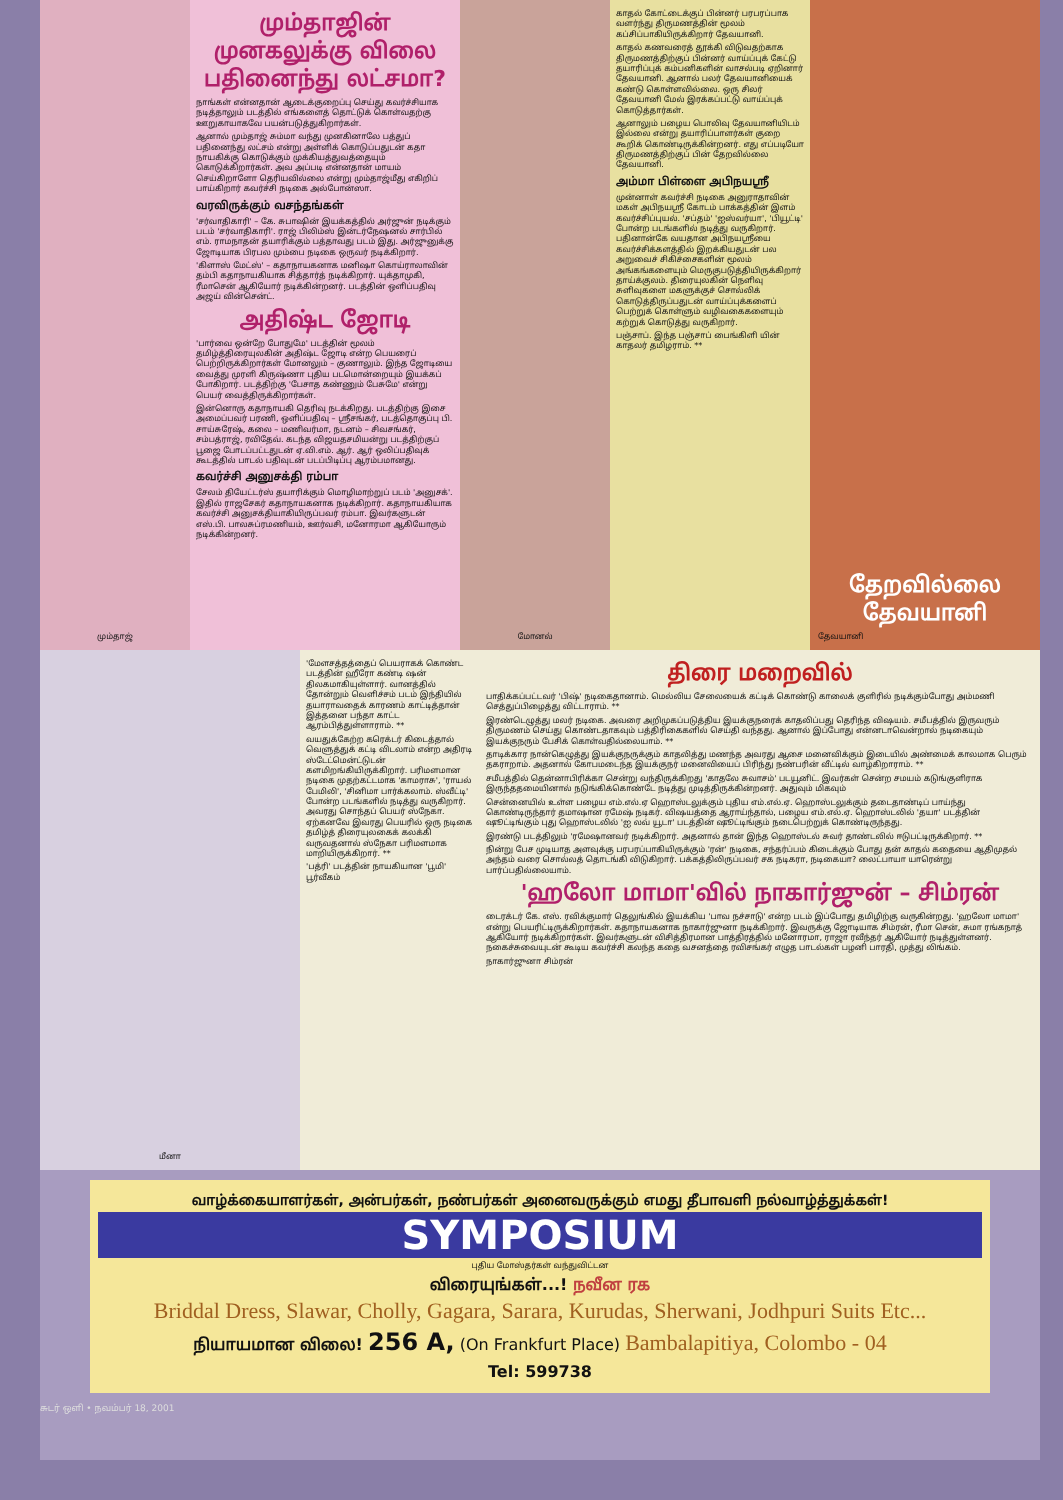மும்தாஜ்
மும்தாஜின் முனகலுக்கு விலை பதினைந்து லட்சமா?
நாங்கள் என்னதான் ஆடைக்குறைப்பு செய்து கவர்ச்சியாக நடித்தாலும் படத்தில் எங்களைத் தொட்டுக் கொள்வதற்கு ஊறுகாயாகவே பயன்படுத்துகிறார்கள்.
ஆனால் மும்தாஜ் சும்மா வந்து முனகினாலே பத்துப் பதினைந்து லட்சம் என்று அள்ளிக் கொடுப்பதுடன் கதா நாயகிக்கு கொடுக்கும் முக்கியத்துவத்தையும் கொடுக்கிறார்கள். அவ அப்படி என்னதான் மாயம் செய்கிறாளோ தெரியவில்லை என்று மும்தாஜ்மீது எகிறிப் பாய்கிறார் கவர்ச்சி நடிகை அல்போன்ஸா.
வரவிருக்கும் வசந்தங்கள்
'சர்வாதிகாரி' – கே. சுபாஷின் இயக்கத்தில் அர்ஜுன் நடிக்கும் படம் 'சர்வாதிகாரி'. ராஜ் பிலிம்ஸ் இன்டர்நேஷனல் சார்பில் எம். ராமநாதன் தயாரிக்கும் பத்தாவது படம் இது. அர்ஜுனுக்கு ஜோடியாக பிரபல மும்பை நடிகை ஒருவர் நடிக்கிறார்.
'கிளாஸ் மேட்ஸ்' – கதாநாயகனாக மனிஷா கொய்ராலாவின் தம்பி கதாநாயகியாக சித்தார்த் நடிக்கிறார். யுக்தாமுகி, ரீமாசென் ஆகியோர் நடிக்கின்றனர். படத்தின் ஒளிப்பதிவு அஜய் வின்சென்ட்.
அதிஷ்ட ஜோடி
'பார்வை ஒன்றே போதுமே' படத்தின் மூலம் தமிழ்த்திரையுலகின் அதிஷ்ட ஜோடி என்ற பெயரைப் பெற்றிருக்கிறார்கள் மோனலும் – குணாலும். இந்த ஜோடியை வைத்து முரளி கிருஷ்ணா புதிய படமொன்றையும் இயக்கப் போகிறார். படத்திற்கு 'பேசாத கண்ணும் பேசுமே' என்று பெயர் வைத்திருக்கிறார்கள்.
இன்னொரு கதாநாயகி தெரிவு நடக்கிறது. படத்திற்கு இசை அமைப்பவர் பரணி, ஒளிப்பதிவு – ஸ்ரீசங்கர், படத்தொகுப்பு பி. சாய்சுரேஷ், கலை – மணிவர்மா, நடனம் – சிவசங்கர், சம்பத்ராஜ், ரவிதேவ். கடந்த விஜயதசமியன்று படத்திற்குப் பூஜை போடப்பட்டதுடன் ஏ.வி.எம். ஆர். ஆர் ஒலிப்பதிவுக் கூடத்தில் பாடல் பதிவுடன் படப்பிடிப்பு ஆரம்பமானது.
கவர்ச்சி அனுசக்தி ரம்பா
சேலம் தியேட்டர்ஸ் தயாரிக்கும் மொழிமாற்றுப் படம் 'அனுசக்'. இதில் ராஜசேகர் கதாநாயகனாக நடிக்கிறார். கதாநாயகியாக கவர்ச்சி அனுசக்தியாகியிருப்பவர் ரம்பா. இவர்களுடன் எஸ்.பி. பாலசுப்ரமணியம், ஊர்வசி, மனோரமா ஆகியோரும் நடிக்கின்றனர்.
மோனல்
காதல் கோட்டைக்குப் பின்னர் பரபரப்பாக வளர்ந்து திருமணத்தின் மூலம் கப்சிப்பாகியிருக்கிறார் தேவயானி.
காதல் கணவரைத் தூக்கி விடுவதற்காக திருமணத்திற்குப் பின்னர் வாய்ப்புக் கேட்டு தயாரிப்புக் கம்பனிகளின் வாசல்படி ஏறினார் தேவயானி. ஆனால் பலர் தேவயானியைக் கண்டு கொள்ளவில்லை. ஒரு சிலர் தேவயானி மேல் இரக்கப்பட்டு வாய்ப்புக் கொடுத்தார்கள்.
ஆனாலும் பழைய பொலிவு தேவயானியிடம் இல்லை என்று தயாரிப்பாளர்கள் குறை கூறிக் கொண்டிருக்கின்றனர். எது எப்படியோ திருமணத்திற்குப் பின் தேறவில்லை தேவயானி.
அம்மா பிள்ளை அபிநயஸ்ரீ
முன்னாள் கவர்ச்சி நடிகை அனுராதாவின் மகள் அபிநயஸ்ரீ கோடம் பாக்கத்தின் இளம் கவர்ச்சிப்புயல். 'சப்தம்' 'ஐஸ்வர்யா', 'பியூட்டி' போன்ற படங்களில் நடித்து வருகிறார். பதினான்கே வயதான அபிநயஸ்ரீயை கவர்ச்சிக்களத்தில் இறக்கியதுடன் பல அறுவைச் சிகிச்சைகளின் மூலம் அங்கங்களையும் மெருகுபடுத்தியிருக்கிறார் தாய்க்குலம். திரையுலகின் நெளிவு சுளிவுகளை மகளுக்குச் சொல்லிக் கொடுத்திருப்பதுடன் வாய்ப்புக்களைப் பெற்றுக் கொள்ளும் வழிவகைகளையும் கற்றுக் கொடுத்து வருகிறார்.
பஞ்சாப். இந்த பஞ்சாப் பைங்கிளி யின் காதலர் தமிழராம். **
தேறவில்லை தேவயானி
தேவயானி
மீனா
'மேளசத்தத்தைப் பெயராகக் கொண்ட படத்தின் ஹீரோ கண்டி ஷன் திலகமாகியுள்ளார். வானத்தில் தோன்றும் வெளிச்சம் படம் இந்தியில் தயாராவதைக் காரணம் காட்டித்தான் இத்தனை பந்தா காட்ட ஆரம்பித்துள்ளாராம். **
வயதுக்கேற்ற கரெக்டர் கிடைத்தால் வெளுத்துக் கட்டி விடலாம் என்ற அதிரடி ஸ்டேட்மென்ட்டுடன் களமிறங்கியிருக்கிறார். பரிமளமான நடிகை முதற்கட்டமாக 'காமராசு', 'ராயல் பேமிலி', 'சினிமா பார்க்கலாம். ஸ்வீட்டி' போன்ற படங்களில் நடித்து வருகிறார். அவரது சொந்தப் பெயர் ஸ்நேகா. ஏற்கனவே இவரது பெயரில் ஒரு நடிகை தமிழ்த் திரையுலகைக் கலக்கி வருவதனால் ஸ்நேகா பரிமளமாக மாறியிருக்கிறார். **
'பத்ரி' படத்தின் நாயகியான 'பூமி' பூர்வீகம்
திரை மறைவில்
பாதிக்கப்பட்டவர் 'பிஷ்' நடிகைதானாம். மெல்லிய சேலையைக் கட்டிக் கொண்டு காலைக் குளிரில் நடிக்கும்போது அம்மணி செத்துப்பிழைத்து விட்டாராம். **
இரண்டெழுத்து மலர் நடிகை. அவரை அறிமுகப்படுத்திய இயக்குநரைக் காதலிப்பது தெரிந்த விஷயம். சமீபத்தில் இருவரும் திருமணம் செய்து கொண்டதாகவும் பத்திரிகைகளில் செய்தி வந்தது. ஆனால் இப்போது என்னடாவென்றால் நடிகையும் இயக்குநரும் பேசிக் கொள்வதில்லையாம். **
தாடிக்கார நான்கெழுத்து இயக்குநருக்கும் காதலித்து மணந்த அவரது ஆசை மனைவிக்கும் இடையில் அண்மைக் காலமாக பெரும் தகராறாம். அதனால் கோபமடைந்த இயக்குநர் மனைவியைப் பிரிந்து நண்பரின் வீட்டில் வாழ்கிறாராம். **
சமீபத்தில் தென்னாபிரிக்கா சென்று வந்திருக்கிறது 'காதலே சுவாசம்' படயூனிட். இவர்கள் சென்ற சமயம் கடுங்குளிராக இருந்ததமையினால் நடுங்கிக்கொண்டே நடித்து முடித்திருக்கின்றனர். அதுவும் மிகவும்
சென்னையில் உள்ள பழைய எம்.எல்.ஏ ஹொஸ்டலுக்கும் புதிய எம்.எல்.ஏ. ஹொஸ்டலுக்கும் தடைதாண்டிப் பாய்ந்து கொண்டிருந்தார் தமாஷான ரமேஷ் நடிகர். விஷயத்தை ஆராய்ந்தால், பழைய எம்.எல்.ஏ. ஹொஸ்டலில் 'தயா' படத்தின் ஷூட்டிங்கும் புது ஹொஸ்டலில் 'ஐ லவ் யூடா' படத்தின் ஷூட்டிங்கும் நடைபெற்றுக் கொண்டிருந்தது.
இரண்டு படத்திலும் 'ரமேஷானவர் நடிக்கிறார். அதனால் தான் இந்த ஹொஸ்டல் சுவர் தாண்டலில் ஈடுபட்டிருக்கிறார். **
நின்று பேச முடியாத அளவுக்கு பரபரப்பாகியிருக்கும் 'ரன்' நடிகை, சந்தர்ப்பம் கிடைக்கும் போது தன் காதல் கதையை ஆதிமுதல் அந்தம் வரை சொல்லத் தொடங்கி விடுகிறார். பக்கத்திலிருப்பவர் சக நடிகரா, நடிகையா? லைட்பாயா யாரென்று பார்ப்பதில்லையாம்.
'ஹலோ மாமா'வில் நாகார்ஜுன் – சிம்ரன்
டைரக்டர் கே. எஸ். ரவிக்குமார் தெலுங்கில் இயக்கிய 'பாவ நச்சாடு' என்ற படம் இப்போது தமிழிற்கு வருகின்றது. 'ஹலோ மாமா' என்று பெயரிட்டிருக்கிறார்கள். கதாநாயகனாக நாகார்ஜுனா நடிக்கிறார். இவருக்கு ஜோடியாக சிம்ரன், ரீமா சென், சுமா ரங்கநாத் ஆகியோர் நடிக்கிறார்கள். இவர்களுடன் விசித்திரமான பாத்திரத்தில் மனோரமா, ராஜா ரவீந்தர் ஆகியோர் நடித்துள்ளனர். நகைச்சுவையுடன் கூடிய கவர்ச்சி கலந்த கதை வசனத்தை ரவிசங்கர் எழுத பாடல்கள் பழனி பாரதி, முத்து லிங்கம்.
நாகார்ஜுனா சிம்ரன்
வாழ்க்கையாளர்கள், அன்பர்கள், நண்பர்கள் அனைவருக்கும் எமது தீபாவளி நல்வாழ்த்துக்கள்!
SYMPOSIUM
புதிய மோஸ்தர்கள் வந்துவிட்டன
விரையுங்கள்...! நவீன ரக
Briddal Dress, Slawar, Cholly, Gagara, Sarara, Kurudas, Sherwani, Jodhpuri Suits Etc...
நியாயமான விலை! 256 A, (On Frankfurt Place) Bambalapitiya, Colombo - 04
Tel: 599738
சுடர் ஒளி • நவம்பர் 18, 2001